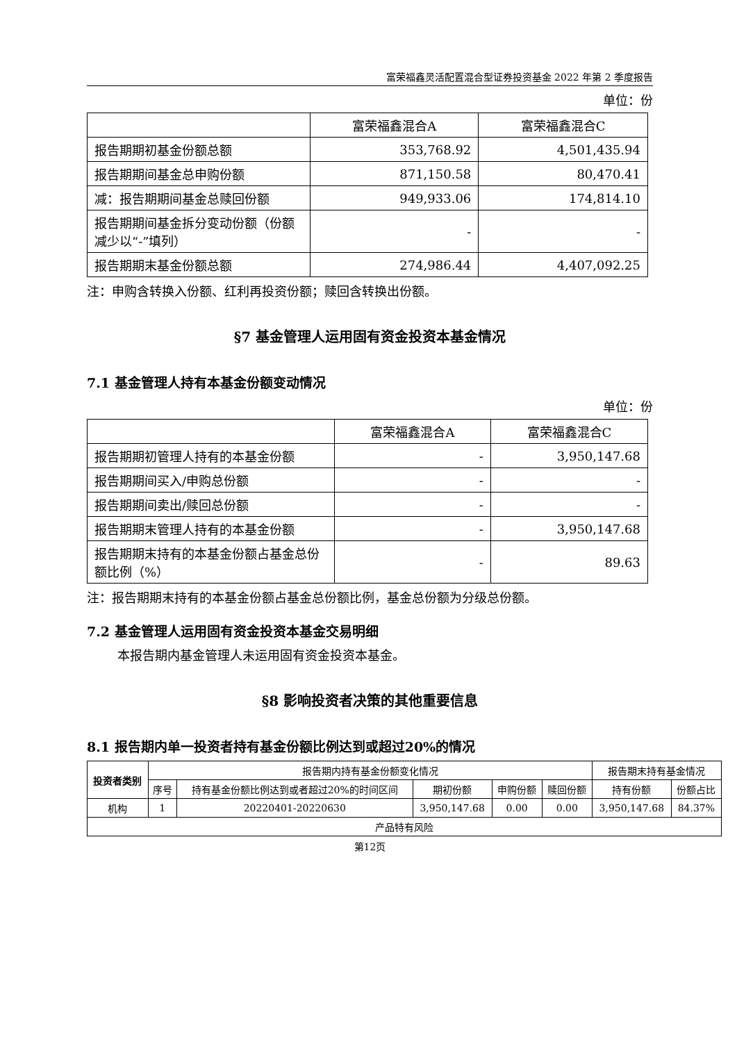富荣福鑫灵活配置混合型证券投资基金 2022 年第 2 季度报告
单位：份
| | 富荣福鑫混合A | 富荣福鑫混合C |
| --- | --- | --- |
| 报告期期初基金份额总额 | 353,768.92 | 4,501,435.94 |
| 报告期期间基金总申购份额 | 871,150.58 | 80,470.41 |
| 减：报告期期间基金总赎回份额 | 949,933.06 | 174,814.10 |
| 报告期期间基金拆分变动份额（份额减少以“-”填列） | - | - |
| 报告期期末基金份额总额 | 274,986.44 | 4,407,092.25 |
注：申购含转换入份额、红利再投资份额；赎回含转换出份额。
§7 基金管理人运用固有资金投资本基金情况
7.1 基金管理人持有本基金份额变动情况
单位：份
| | 富荣福鑫混合A | 富荣福鑫混合C |
| --- | --- | --- |
| 报告期期初管理人持有的本基金份额 | - | 3,950,147.68 |
| 报告期期间买入/申购总份额 | - | - |
| 报告期期间卖出/赎回总份额 | - | - |
| 报告期期末管理人持有的本基金份额 | - | 3,950,147.68 |
| 报告期期末持有的本基金份额占基金总份额比例（%） | - | 89.63 |
注：报告期期末持有的本基金份额占基金总份额比例，基金总份额为分级总份额。
7.2 基金管理人运用固有资金投资本基金交易明细
本报告期内基金管理人未运用固有资金投资本基金。
§8 影响投资者决策的其他重要信息
8.1 报告期内单一投资者持有基金份额比例达到或超过20%的情况
| 投资者类别 | 报告期内持有基金份额变化情况 | | | | | 报告期末持有基金情况 | |
| | 序号 | 持有基金份额比例达到或者超过20%的时间区间 | 期初份额 | 申购份额 | 赎回份额 | 持有份额 | 份额占比 |
| 机构 | 1 | 20220401-20220630 | 3,950,147.68 | 0.00 | 0.00 | 3,950,147.68 | 84.37% |
| 产品特有风险 | | | | | | | |
第12页